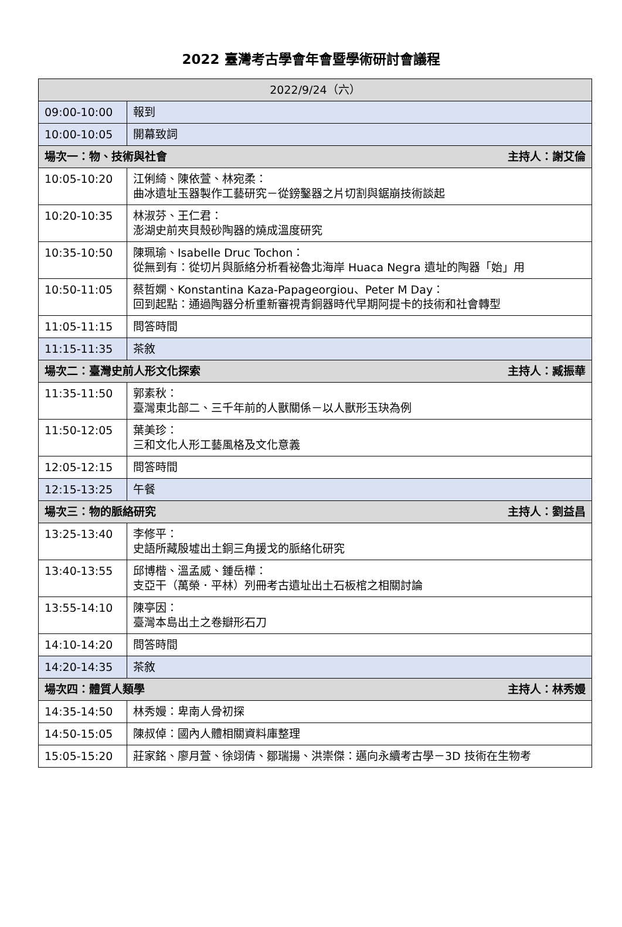2022 臺灣考古學會年會暨學術研討會議程
| 2022/9/24（六） | |
| --- | --- |
| 09:00-10:00 | 報到 |
| 10:00-10:05 | 開幕致詞 |
| 場次一：物、技術與社會 主持人：謝艾倫 | |
| 10:05-10:20 | 江俐綺、陳依萱、林宛柔： 曲冰遺址玉器製作工藝研究－從鎊鑿器之片切割與鋸崩技術談起 |
| 10:20-10:35 | 林淑芬、王仁君： 澎湖史前夾貝殼砂陶器的燒成溫度研究 |
| 10:35-10:50 | 陳珮瑜、Isabelle Druc Tochon： 從無到有：從切片與脈絡分析看祕魯北海岸 Huaca Negra 遺址的陶器「始」用 |
| 10:50-11:05 | 蔡哲嫻、Konstantina Kaza-Papageorgiou、Peter M Day： 回到起點：通過陶器分析重新審視青銅器時代早期阿提卡的技術和社會轉型 |
| 11:05-11:15 | 問答時間 |
| 11:15-11:35 | 茶敘 |
| 場次二：臺灣史前人形文化探索 主持人：臧振華 | |
| 11:35-11:50 | 郭素秋： 臺灣東北部二、三千年前的人獸關係－以人獸形玉玦為例 |
| 11:50-12:05 | 葉美珍： 三和文化人形工藝風格及文化意義 |
| 12:05-12:15 | 問答時間 |
| 12:15-13:25 | 午餐 |
| 場次三：物的脈絡研究 主持人：劉益昌 | |
| 13:25-13:40 | 李修平： 史語所藏殷墟出土銅三角援戈的脈絡化研究 |
| 13:40-13:55 | 邱博楷、溫孟威、鍾岳樺： 支亞干（萬榮．平林）列冊考古遺址出土石板棺之相關討論 |
| 13:55-14:10 | 陳亭因： 臺灣本島出土之卷瓣形石刀 |
| 14:10-14:20 | 問答時間 |
| 14:20-14:35 | 茶敘 |
| 場次四：體質人類學 主持人：林秀嫚 | |
| 14:35-14:50 | 林秀嫚：卑南人骨初探 |
| 14:50-15:05 | 陳叔倬：國內人體相關資料庫整理 |
| 15:05-15:20 | 莊家銘、廖月萱、徐翊倩、鄒瑞揚、洪崇傑：邁向永續考古學－3D 技術在生物考 |